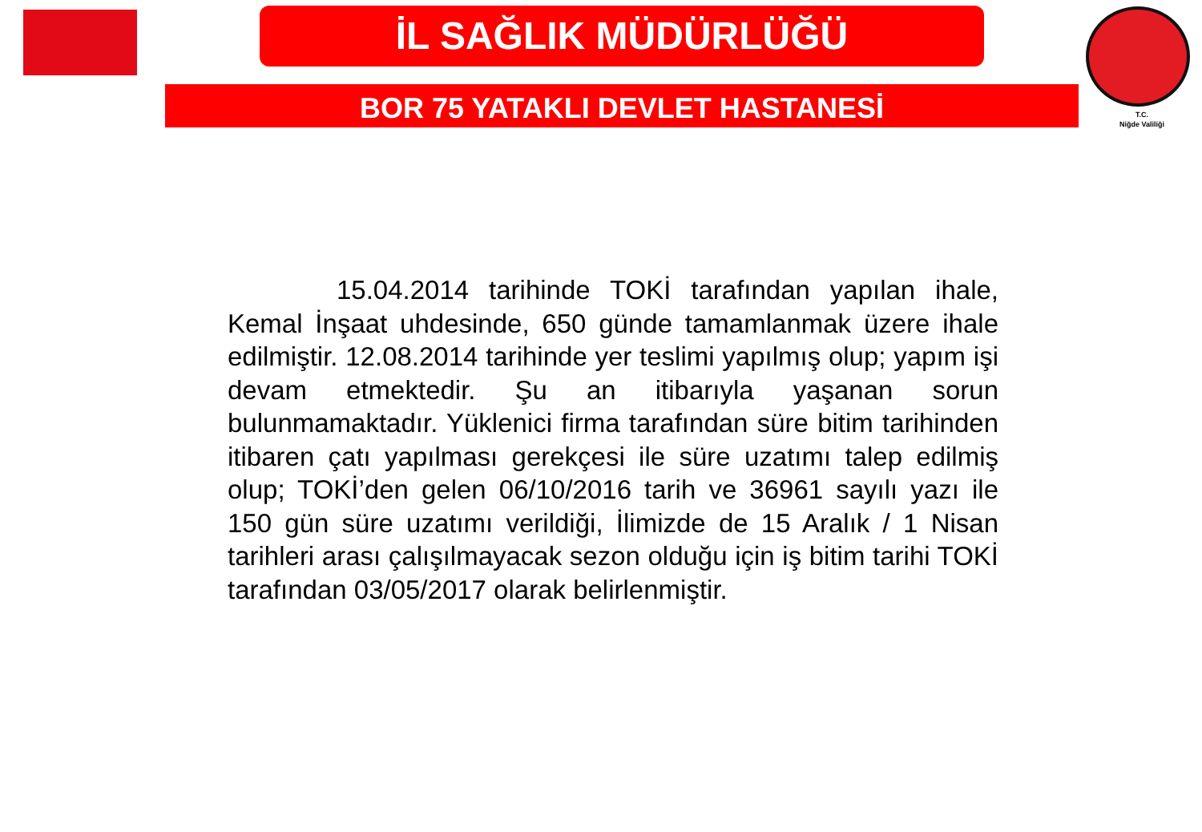İL SAĞLIK MÜDÜRLÜĞÜ
BOR 75 YATAKLI DEVLET HASTANESİ
T.C.
Niğde Valiliği
15.04.2014 tarihinde TOKİ tarafından yapılan ihale, Kemal İnşaat uhdesinde, 650 günde tamamlanmak üzere ihale edilmiştir. 12.08.2014 tarihinde yer teslimi yapılmış olup; yapım işi devam etmektedir. Şu an itibarıyla yaşanan sorun bulunmamaktadır. Yüklenici firma tarafından süre bitim tarihinden itibaren çatı yapılması gerekçesi ile süre uzatımı talep edilmiş olup; TOKİ’den gelen 06/10/2016 tarih ve 36961 sayılı yazı ile 150 gün süre uzatımı verildiği, İlimizde de 15 Aralık / 1 Nisan tarihleri arası çalışılmayacak sezon olduğu için iş bitim tarihi TOKİ tarafından 03/05/2017 olarak belirlenmiştir.